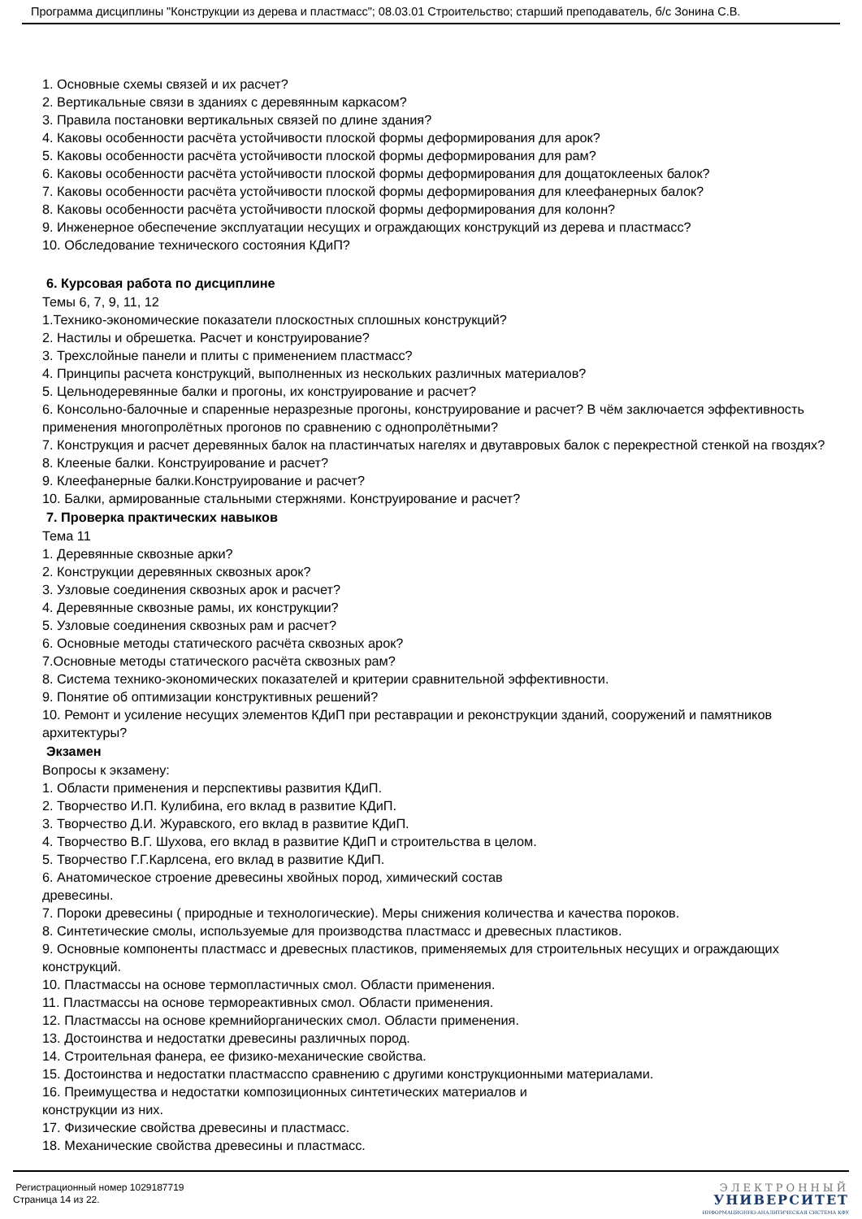Программа дисциплины "Конструкции из дерева и пластмасс"; 08.03.01 Строительство; старший преподаватель, б/с Зонина С.В.
1. Основные схемы связей и их расчет?
2. Вертикальные связи в зданиях с деревянным каркасом?
3. Правила постановки вертикальных связей по длине здания?
4. Каковы особенности расчёта устойчивости плоской формы деформирования для арок?
5. Каковы особенности расчёта устойчивости плоской формы деформирования для рам?
6. Каковы особенности расчёта устойчивости плоской формы деформирования для дощатоклееных балок?
7. Каковы особенности расчёта устойчивости плоской формы деформирования для клеефанерных балок?
8. Каковы особенности расчёта устойчивости плоской формы деформирования для колонн?
9. Инженерное обеспечение эксплуатации несущих и ограждающих конструкций из дерева и пластмасс?
10. Обследование технического состояния КДиП?
6. Курсовая работа по дисциплине
Темы 6, 7, 9, 11, 12
1.Технико-экономические показатели плоскостных сплошных конструкций?
2. Настилы и обрешетка. Расчет и конструирование?
3. Трехслойные панели и плиты с применением пластмасс?
4. Принципы расчета конструкций, выполненных из нескольких различных материалов?
5. Цельнодеревянные балки и прогоны, их конструирование и расчет?
6. Консольно-балочные и спаренные неразрезные прогоны, конструирование и расчет? В чём заключается эффективность применения многопролётных прогонов по сравнению с однопролётными?
7. Конструкция и расчет деревянных балок на пластинчатых нагелях и двутавровых балок с перекрестной стенкой на гвоздях?
8. Клееные балки. Конструирование и расчет?
9. Клеефанерные балки.Конструирование и расчет?
10. Балки, армированные стальными стержнями. Конструирование и расчет?
7. Проверка практических навыков
Тема 11
1. Деревянные сквозные арки?
2. Конструкции деревянных сквозных арок?
3. Узловые соединения сквозных арок и расчет?
4. Деревянные сквозные рамы, их конструкции?
5. Узловые соединения сквозных рам и расчет?
6. Основные методы статического расчёта сквозных арок?
7.Основные методы статического расчёта сквозных рам?
8. Система технико-экономических показателей и критерии сравнительной эффективности.
9. Понятие об оптимизации конструктивных решений?
10. Ремонт и усиление несущих элементов КДиП при реставрации и реконструкции зданий, сооружений и памятников архитектуры?
Экзамен
Вопросы к экзамену:
1. Области применения и перспективы развития КДиП.
2. Творчество И.П. Кулибина, его вклад в развитие КДиП.
3. Творчество Д.И. Журавского, его вклад в развитие КДиП.
4. Творчество В.Г. Шухова, его вклад в развитие КДиП и строительства в целом.
5. Творчество Г.Г.Карлсена, его вклад в развитие КДиП.
6. Анатомическое строение древесины хвойных пород, химический состав
древесины.
7. Пороки древесины ( природные и технологические). Меры снижения количества и качества пороков.
8. Синтетические смолы, используемые для производства пластмасс и древесных пластиков.
9. Основные компоненты пластмасс и древесных пластиков, применяемых для строительных несущих и ограждающих конструкций.
10. Пластмассы на основе термопластичных смол. Области применения.
11. Пластмассы на основе термореактивных смол. Области применения.
12. Пластмассы на основе кремнийорганических смол. Области применения.
13. Достоинства и недостатки древесины различных пород.
14. Строительная фанера, ее физико-механические свойства.
15. Достоинства и недостатки пластмасспо сравнению с другими конструкционными материалами.
16. Преимущества и недостатки композиционных синтетических материалов и
конструкции из них.
17. Физические свойства древесины и пластмасс.
18. Механические свойства древесины и пластмасс.
Регистрационный номер 1029187719
Страница 14 из 22.
ЭЛЕКТРОННЫЙ
УНИВЕРСИТЕТ
ИНФОРМАЦИОННО-АНАЛИТИЧЕСКАЯ СИСТЕМА КФУ